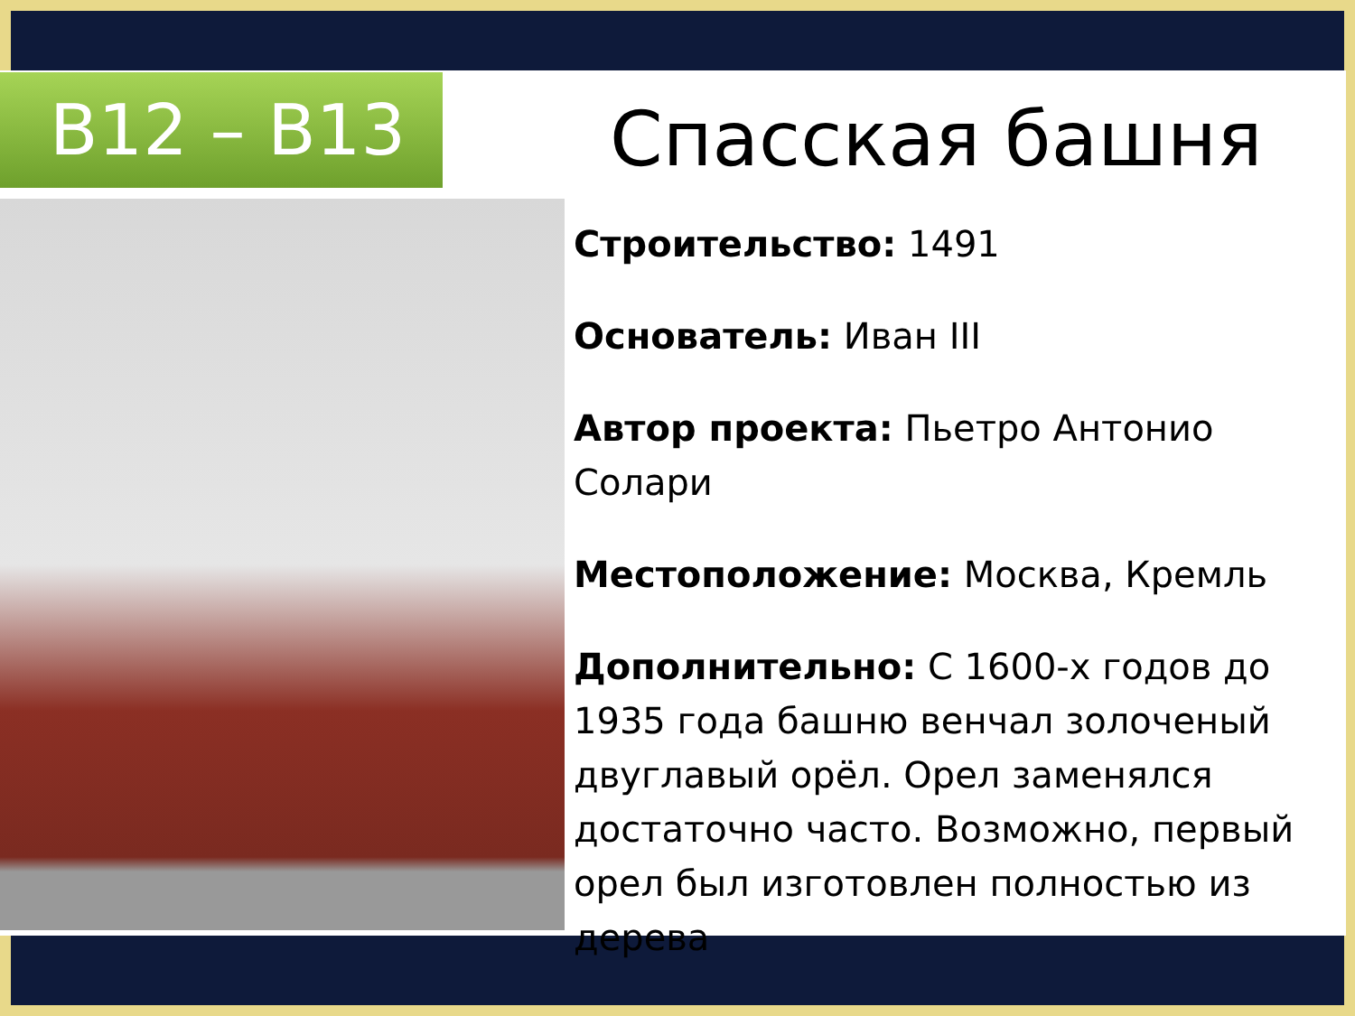B12 – B13 Спасская башня
Строительство: 1491
Основатель: Иван III
Автор проекта: Пьетро Антонио Солари
Местоположение: Москва, Кремль
Дополнительно: С 1600-х годов до 1935 года башню венчал золоченый двуглавый орёл. Орел заменялся достаточно часто. Возможно, первый орел был изготовлен полностью из дерева